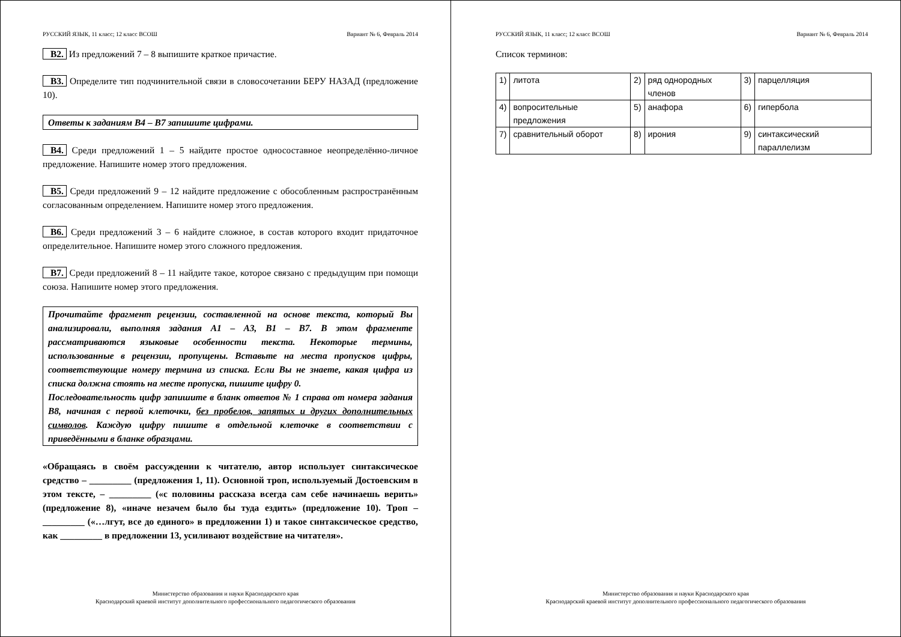РУССКИЙ ЯЗЫК, 11 класс; 12 класс ВСОШ Вариант № 6, Февраль 2014
B2. Из предложений 7 – 8 выпишите краткое причастие.
B3. Определите тип подчинительной связи в словосочетании БЕРУ НАЗАД (предложение 10).
Ответы к заданиям B4 – B7 запишите цифрами.
B4. Среди предложений 1 – 5 найдите простое односоставное неопределённо-личное предложение. Напишите номер этого предложения.
B5. Среди предложений 9 – 12 найдите предложение с обособленным распространённым согласованным определением. Напишите номер этого предложения.
B6. Среди предложений 3 – 6 найдите сложное, в состав которого входит придаточное определительное. Напишите номер этого сложного предложения.
B7. Среди предложений 8 – 11 найдите такое, которое связано с предыдущим при помощи союза. Напишите номер этого предложения.
Прочитайте фрагмент рецензии, составленной на основе текста, который Вы анализировали, выполняя задания A1 – A3, B1 – B7. В этом фрагменте рассматриваются языковые особенности текста. Некоторые термины, использованные в рецензии, пропущены. Вставьте на места пропусков цифры, соответствующие номеру термина из списка. Если Вы не знаете, какая цифра из списка должна стоять на месте пропуска, пишите цифру 0.
Последовательность цифр запишите в бланк ответов № 1 справа от номера задания B8, начиная с первой клеточки, без пробелов, запятых и других дополнительных символов. Каждую цифру пишите в отдельной клеточке в соответствии с приведёнными в бланке образцами.
«Обращаясь в своём рассуждении к читателю, автор использует синтаксическое средство – _________ (предложения 1, 11). Основной троп, используемый Достоевским в этом тексте, – _________ («с половины рассказа всегда сам себе начинаешь верить» (предложение 8), «иначе незачем было бы туда ездить» (предложение 10). Троп – _________ («…лгут, все до единого» в предложении 1) и такое синтаксическое средство, как _________ в предложении 13, усиливают воздействие на читателя».
Министерство образования и науки Краснодарского края
Краснодарский краевой институт дополнительного профессионального педагогического образования
РУССКИЙ ЯЗЫК, 11 класс; 12 класс ВСОШ Вариант № 6, Февраль 2014
Список терминов:
| 1) | литота | 2) | ряд однородных членов | 3) | парцелляция |
| 4) | вопросительные предложения | 5) | анафора | 6) | гипербола |
| 7) | сравнительный оборот | 8) | ирония | 9) | синтаксический параллелизм |
Министерство образования и науки Краснодарского края
Краснодарский краевой институт дополнительного профессионального педагогического образования